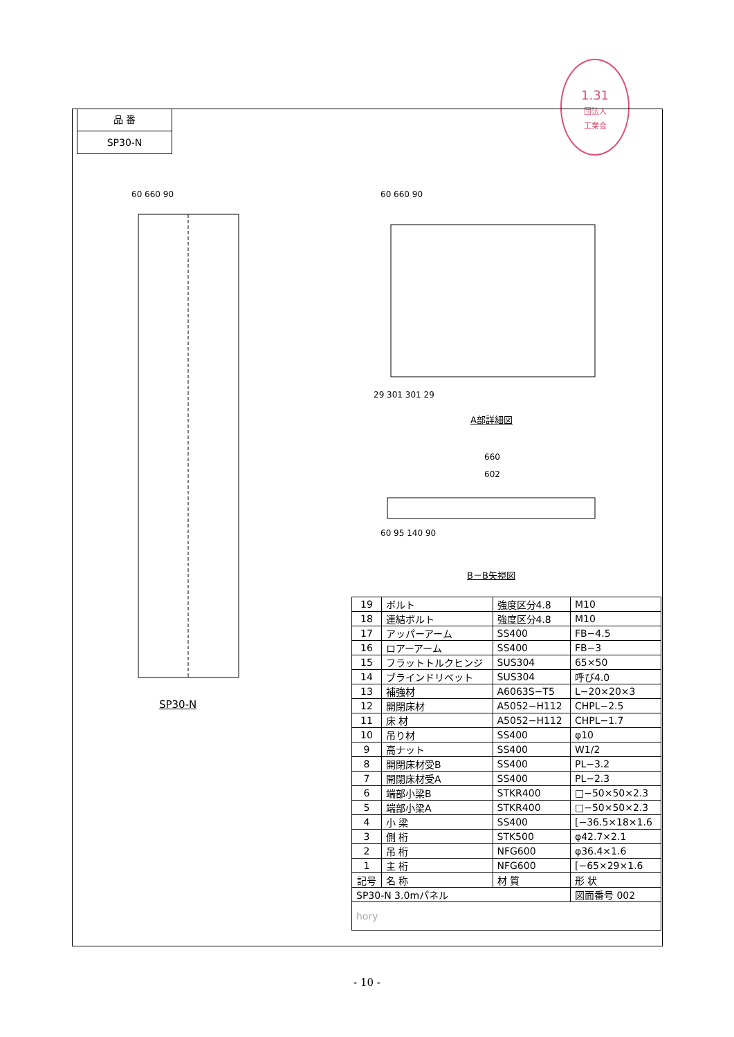1.31
団法人
工業会
品 番
SP30-N
60 660 90
SP30-N
60 660 90
29 301 301 29
A部詳細図
660
602
60 95 140 90
B－B矢視図
| 19 | ボルト | 強度区分4.8 | M10 |
| 18 | 連結ボルト | 強度区分4.8 | M10 |
| 17 | アッパーアーム | SS400 | FB−4.5 |
| 16 | ロアーアーム | SS400 | FB−3 |
| 15 | フラットトルクヒンジ | SUS304 | 65×50 |
| 14 | ブラインドリベット | SUS304 | 呼び4.0 |
| 13 | 補強材 | A6063S−T5 | L−20×20×3 |
| 12 | 開閉床材 | A5052−H112 | CHPL−2.5 |
| 11 | 床 材 | A5052−H112 | CHPL−1.7 |
| 10 | 吊り材 | SS400 | φ10 |
| 9 | 高ナット | SS400 | W1/2 |
| 8 | 開閉床材受B | SS400 | PL−3.2 |
| 7 | 開閉床材受A | SS400 | PL−2.3 |
| 6 | 端部小梁B | STKR400 | □−50×50×2.3 |
| 5 | 端部小梁A | STKR400 | □−50×50×2.3 |
| 4 | 小 梁 | SS400 | [−36.5×18×1.6 |
| 3 | 側 桁 | STK500 | φ42.7×2.1 |
| 2 | 吊 桁 | NFG600 | φ36.4×1.6 |
| 1 | 主 桁 | NFG600 | [−65×29×1.6 |
| 記号 | 名 称 | 材 質 | 形 状 |
| SP30-N 3.0mパネル | | | 図面番号 002 |
| hory | | | |
- 10 -